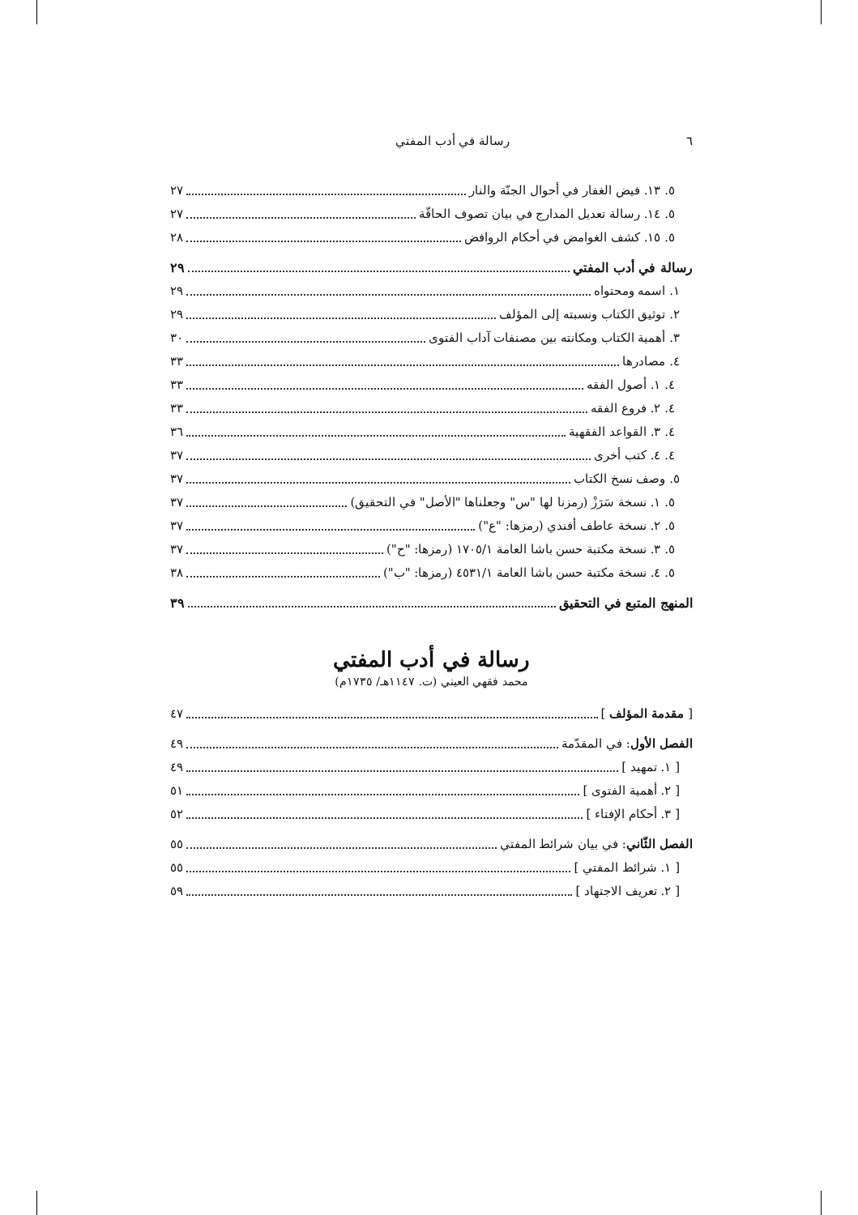٦ رسالة في أدب المفتي
٥. ١٣. فيض الغفار في أحوال الجنّة والنار ٢٧
٥. ١٤. رسالة تعديل المدارج في بيان تصوف الحاقّة ٢٧
٥. ١٥. كشف الغوامض في أحكام الروافض ٢٨
رسالة في أدب المفتي ٢٩
١. اسمه ومحتواه ٢٩
٢. توثيق الكتاب ونسبته إلى المؤلف ٢٩
٣. أهمية الكتاب ومكانته بين مصنفات آداب الفتوى ٣٠
٤. مصادرها ٣٣
٤. ١. أصول الفقه ٣٣
٤. ٢. فروع الفقه ٣٣
٤. ٣. القواعد الفقهية ٣٦
٤. ٤. كتب أخرى ٣٧
٥. وصف نسخ الكتاب ٣٧
٥. ١. نسخة سَرَزْ (رمزنا لها "س" وجعلناها "الأصل" في التحقيق) ٣٧
٥. ٢. نسخة عاطف أفندي (رمزها: "ع") ٣٧
٥. ٣. نسخة مكتبة حسن باشا العامة ١٧٠٥/١ (رمزها: "ح") ٣٧
٥. ٤. نسخة مكتبة حسن باشا العامة ٤٥٣١/١ (رمزها: "ب") ٣٨
المنهج المتبع في التحقيق ٣٩
رسالة في أدب المفتي
محمد فقهي العيني (ت. ١١٤٧هـ/ ١٧٣٥م)
[ مقدمة المؤلف ] ٤٧
الفصل الأول: في المقدّمة ٤٩
[ ١. تمهيد ] ٤٩
[ ٢. أهمية الفتوى ] ٥١
[ ٣. أحكام الإفتاء ] ٥٢
الفصل الثّاني: في بيان شرائط المفتي ٥٥
[ ١. شرائط المفتي ] ٥٥
[ ٢. تعريف الاجتهاد ] ٥٩